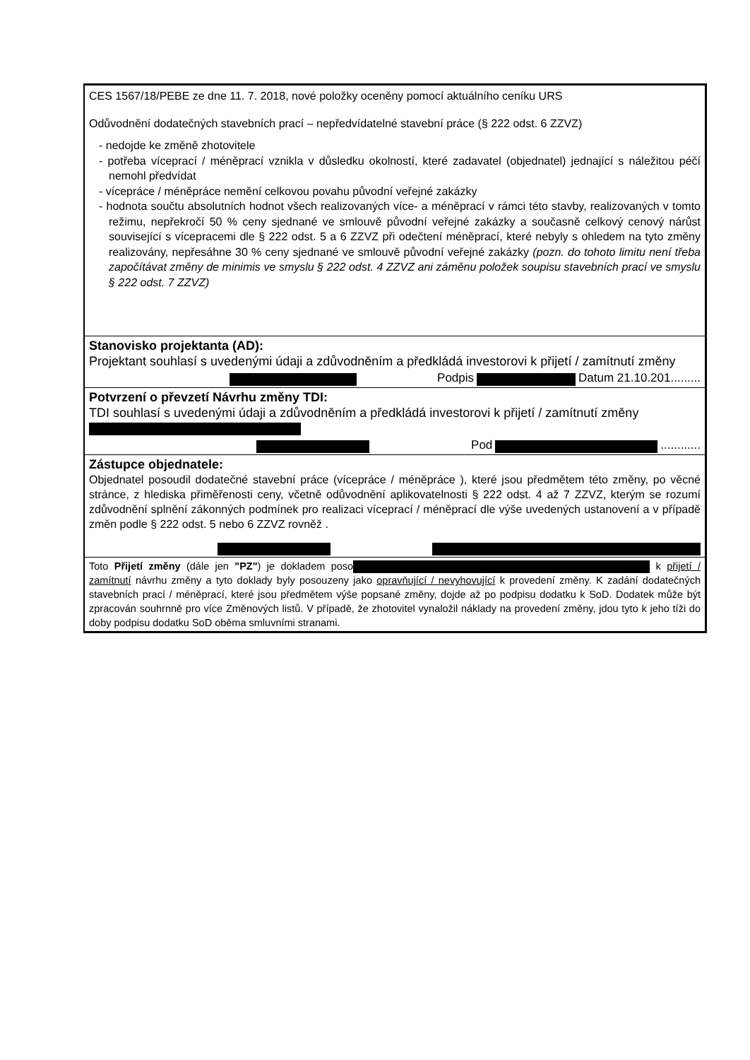CES 1567/18/PEBE ze dne 11. 7. 2018, nové položky oceněny pomocí aktuálního ceníku URS
Odůvodnění dodatečných stavebních prací – nepředvídatelné stavební práce (§ 222 odst. 6 ZZVZ)
- nedojde ke změně zhotovitele
- potřeba víceprací / méněprací vznikla v důsledku okolností, které zadavatel (objednatel) jednající s náležitou péčí nemohl předvídat
- vícepráce / méněpráce nemění celkovou povahu původní veřejné zakázky
- hodnota součtu absolutních hodnot všech realizovaných více- a méněprací v rámci této stavby, realizovaných v tomto režimu, nepřekročí 50 % ceny sjednané ve smlouvě původní veřejné zakázky a současně celkový cenový nárůst související s vícepracemi dle § 222 odst. 5 a 6 ZZVZ při odečtení méněprací, které nebyly s ohledem na tyto změny realizovány, nepřesáhne 30 % ceny sjednané ve smlouvě původní veřejné zakázky (pozn. do tohoto limitu není třeba započítávat změny de minimis ve smyslu § 222 odst. 4 ZZVZ ani záměnu položek soupisu stavebních prací ve smyslu § 222 odst. 7 ZZVZ)
Stanovisko projektanta (AD):
Projektant souhlasí s uvedenými údaji a zdůvodněním a předkládá investorovi k přijetí / zamítnutí změny
Podpis Datum 21.10.201.........
Potvrzení o převzetí Návrhu změny TDI:
TDI souhlasí s uvedenými údaji a zdůvodněním a předkládá investorovi k přijetí / zamítnutí změny
Pod ............
Zástupce objednatele:
Objednatel posoudil dodatečné stavební práce (vícepráce / méněpráce ), které jsou předmětem této změny, po věcné stránce, z hlediska přiměřenosti ceny, včetně odůvodnění aplikovatelnosti § 222 odst. 4 až 7 ZZVZ, kterým se rozumí zdůvodnění splnění zákonných podmínek pro realizaci víceprací / méněprací dle výše uvedených ustanovení a v případě změn podle § 222 odst. 5 nebo 6 ZZVZ rovněž .
Toto Přijetí změny (dále jen "PZ") je dokladem poso k přijetí / zamítnutí návrhu změny a tyto doklady byly posouzeny jako opravňující / nevyhovující k provedení změny. K zadání dodatečných stavebních prací / méněprací, které jsou předmětem výše popsané změny, dojde až po podpisu dodatku k SoD. Dodatek může být zpracován souhrnně pro více Změnových listů. V případě, že zhotovitel vynaložil náklady na provedení změny, jdou tyto k jeho tíži do doby podpisu dodatku SoD oběma smluvními stranami.